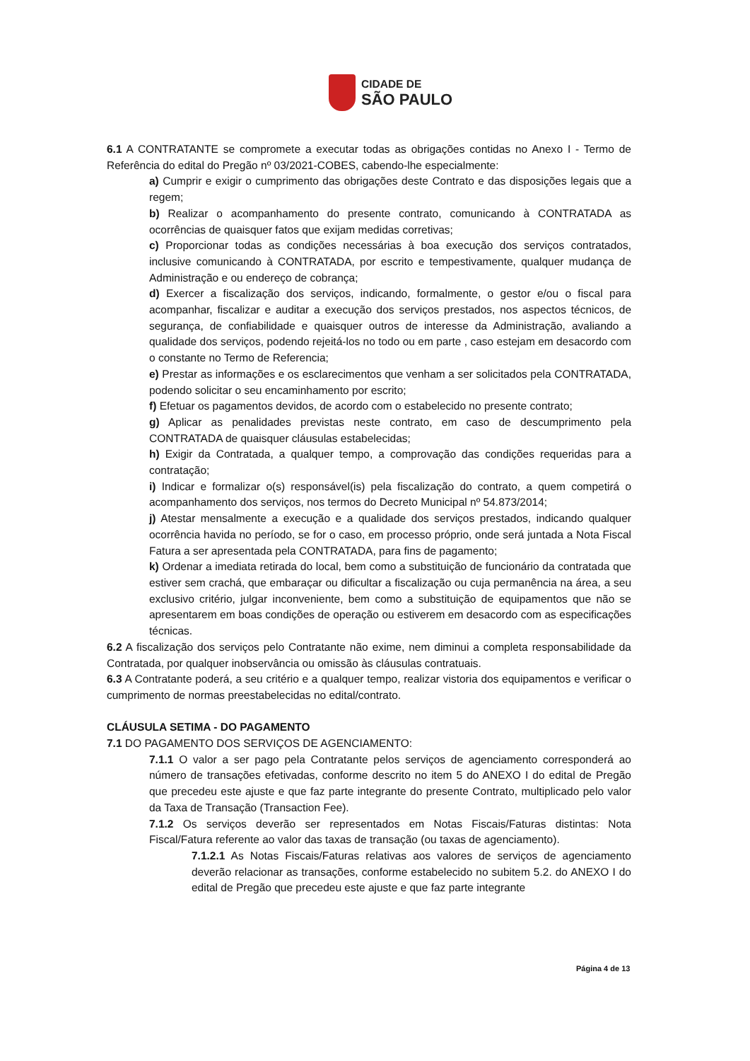CIDADE DE
SÃO PAULO
6.1 A CONTRATANTE se compromete a executar todas as obrigações contidas no Anexo I - Termo de Referência do edital do Pregão nº 03/2021-COBES, cabendo-lhe especialmente:
a) Cumprir e exigir o cumprimento das obrigações deste Contrato e das disposições legais que a regem;
b) Realizar o acompanhamento do presente contrato, comunicando à CONTRATADA as ocorrências de quaisquer fatos que exijam medidas corretivas;
c) Proporcionar todas as condições necessárias à boa execução dos serviços contratados, inclusive comunicando à CONTRATADA, por escrito e tempestivamente, qualquer mudança de Administração e ou endereço de cobrança;
d) Exercer a fiscalização dos serviços, indicando, formalmente, o gestor e/ou o fiscal para acompanhar, fiscalizar e auditar a execução dos serviços prestados, nos aspectos técnicos, de segurança, de confiabilidade e quaisquer outros de interesse da Administração, avaliando a qualidade dos serviços, podendo rejeitá-los no todo ou em parte , caso estejam em desacordo com o constante no Termo de Referencia;
e) Prestar as informações e os esclarecimentos que venham a ser solicitados pela CONTRATADA, podendo solicitar o seu encaminhamento por escrito;
f) Efetuar os pagamentos devidos, de acordo com o estabelecido no presente contrato;
g) Aplicar as penalidades previstas neste contrato, em caso de descumprimento pela CONTRATADA de quaisquer cláusulas estabelecidas;
h) Exigir da Contratada, a qualquer tempo, a comprovação das condições requeridas para a contratação;
i) Indicar e formalizar o(s) responsável(is) pela fiscalização do contrato, a quem competirá o acompanhamento dos serviços, nos termos do Decreto Municipal nº 54.873/2014;
j) Atestar mensalmente a execução e a qualidade dos serviços prestados, indicando qualquer ocorrência havida no período, se for o caso, em processo próprio, onde será juntada a Nota Fiscal Fatura a ser apresentada pela CONTRATADA, para fins de pagamento;
k) Ordenar a imediata retirada do local, bem como a substituição de funcionário da contratada que estiver sem crachá, que embaraçar ou dificultar a fiscalização ou cuja permanência na área, a seu exclusivo critério, julgar inconveniente, bem como a substituição de equipamentos que não se apresentarem em boas condições de operação ou estiverem em desacordo com as especificações técnicas.
6.2 A fiscalização dos serviços pelo Contratante não exime, nem diminui a completa responsabilidade da Contratada, por qualquer inobservância ou omissão às cláusulas contratuais.
6.3 A Contratante poderá, a seu critério e a qualquer tempo, realizar vistoria dos equipamentos e verificar o cumprimento de normas preestabelecidas no edital/contrato.
CLÁUSULA SETIMA - DO PAGAMENTO
7.1 DO PAGAMENTO DOS SERVIÇOS DE AGENCIAMENTO:
7.1.1 O valor a ser pago pela Contratante pelos serviços de agenciamento corresponderá ao número de transações efetivadas, conforme descrito no item 5 do ANEXO I do edital de Pregão que precedeu este ajuste e que faz parte integrante do presente Contrato, multiplicado pelo valor da Taxa de Transação (Transaction Fee).
7.1.2 Os serviços deverão ser representados em Notas Fiscais/Faturas distintas: Nota Fiscal/Fatura referente ao valor das taxas de transação (ou taxas de agenciamento).
7.1.2.1 As Notas Fiscais/Faturas relativas aos valores de serviços de agenciamento deverão relacionar as transações, conforme estabelecido no subitem 5.2. do ANEXO I do edital de Pregão que precedeu este ajuste e que faz parte integrante
Página 4 de 13